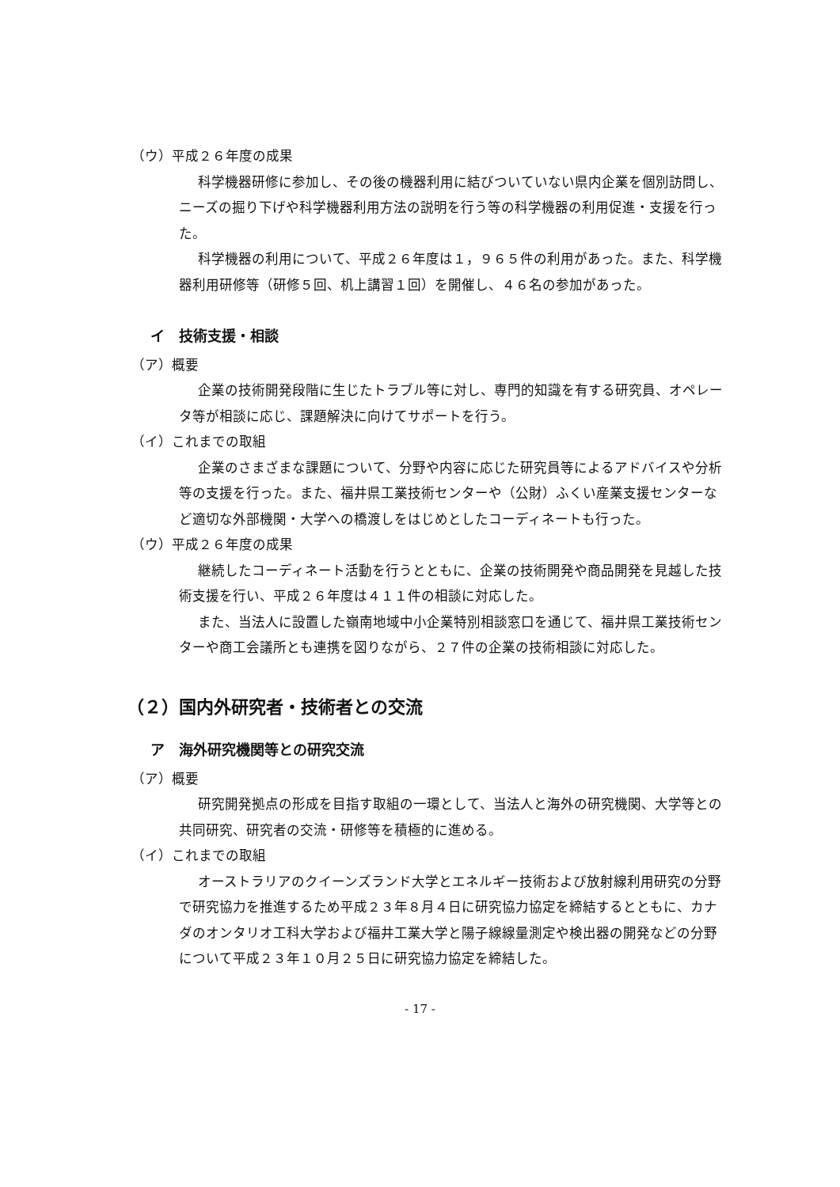（ウ）平成２６年度の成果
科学機器研修に参加し、その後の機器利用に結びついていない県内企業を個別訪問し、ニーズの掘り下げや科学機器利用方法の説明を行う等の科学機器の利用促進・支援を行った。
科学機器の利用について、平成２６年度は１，９６５件の利用があった。また、科学機器利用研修等（研修５回、机上講習１回）を開催し、４６名の参加があった。
イ　技術支援・相談
（ア）概要
企業の技術開発段階に生じたトラブル等に対し、専門的知識を有する研究員、オペレータ等が相談に応じ、課題解決に向けてサポートを行う。
（イ）これまでの取組
企業のさまざまな課題について、分野や内容に応じた研究員等によるアドバイスや分析等の支援を行った。また、福井県工業技術センターや（公財）ふくい産業支援センターなど適切な外部機関・大学への橋渡しをはじめとしたコーディネートも行った。
（ウ）平成２６年度の成果
継続したコーディネート活動を行うとともに、企業の技術開発や商品開発を見越した技術支援を行い、平成２６年度は４１１件の相談に対応した。
また、当法人に設置した嶺南地域中小企業特別相談窓口を通じて、福井県工業技術センターや商工会議所とも連携を図りながら、２７件の企業の技術相談に対応した。
（２）国内外研究者・技術者との交流
ア　海外研究機関等との研究交流
（ア）概要
研究開発拠点の形成を目指す取組の一環として、当法人と海外の研究機関、大学等との共同研究、研究者の交流・研修等を積極的に進める。
（イ）これまでの取組
オーストラリアのクイーンズランド大学とエネルギー技術および放射線利用研究の分野で研究協力を推進するため平成２３年８月４日に研究協力協定を締結するとともに、カナダのオンタリオ工科大学および福井工業大学と陽子線線量測定や検出器の開発などの分野について平成２３年１０月２５日に研究協力協定を締結した。
- 17 -